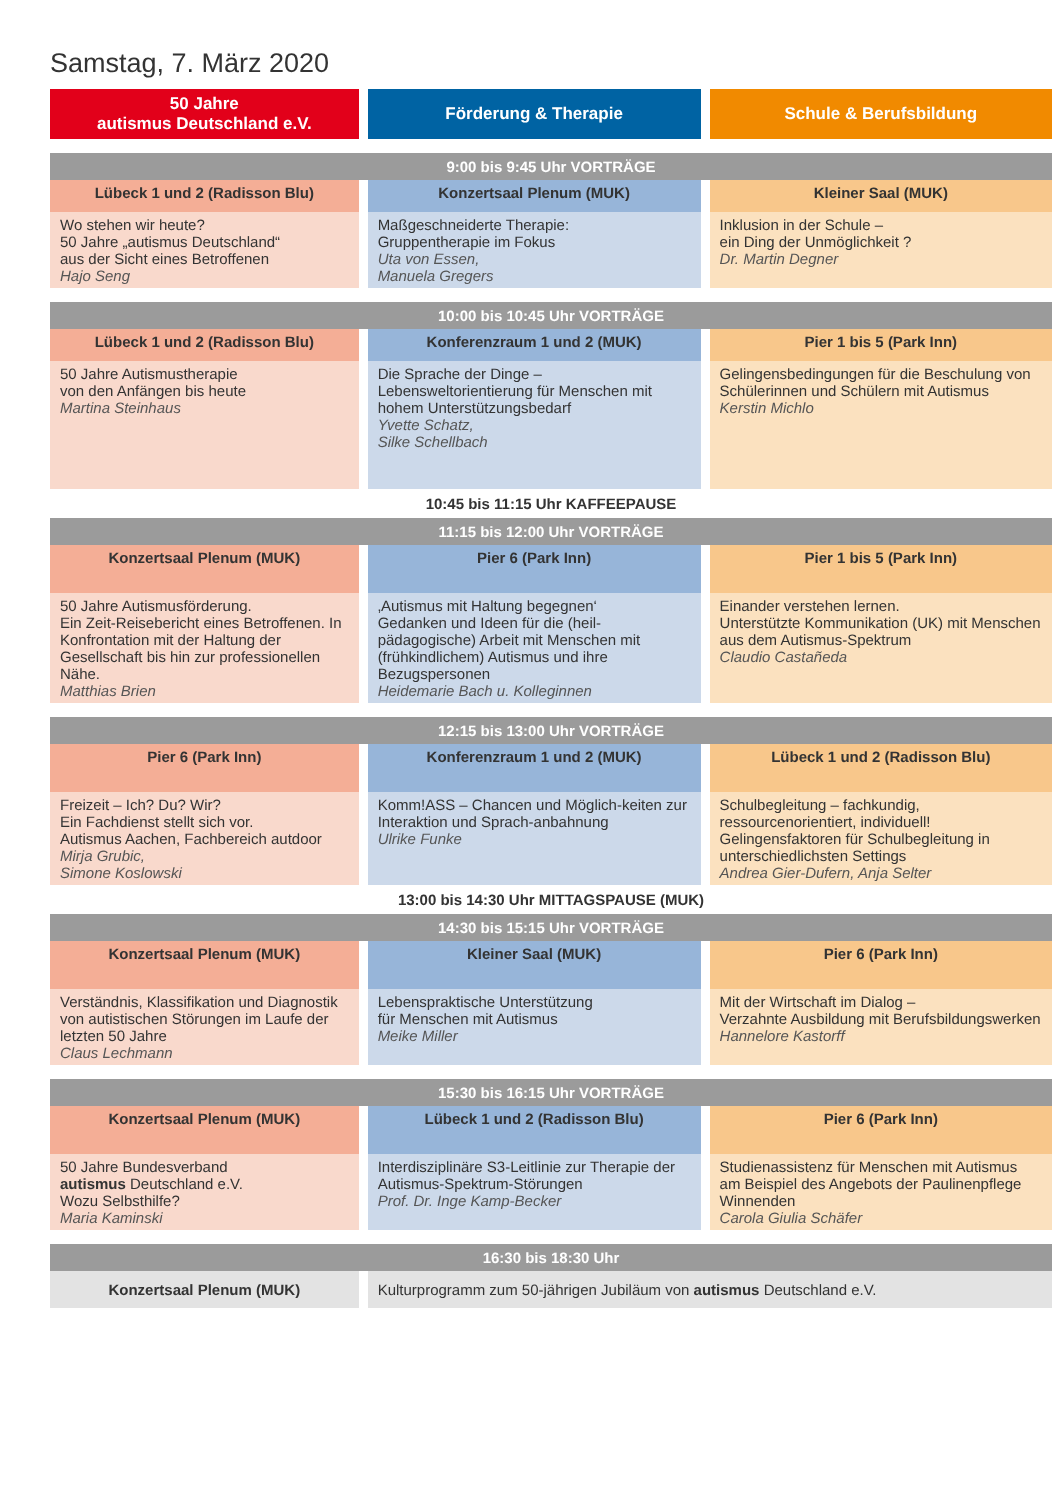Samstag, 7. März 2020
| 50 Jahre autismus Deutschland e.V. | Förderung & Therapie | Schule & Berufsbildung |
| --- | --- | --- |
| 9:00 bis 9:45 Uhr VORTRÄGE | | |
| Lübeck 1 und 2 (Radisson Blu) | Konzertsaal Plenum (MUK) | Kleiner Saal (MUK) |
| Wo stehen wir heute? 50 Jahre „autismus Deutschland“ aus der Sicht eines Betroffenen Hajo Seng | Maßgeschneiderte Therapie: Gruppentherapie im Fokus Uta von Essen, Manuela Gregers | Inklusion in der Schule – ein Ding der Unmöglichkeit ? Dr. Martin Degner |
| 10:00 bis 10:45 Uhr VORTRÄGE | | |
| Lübeck 1 und 2 (Radisson Blu) | Konferenzraum 1 und 2 (MUK) | Pier 1 bis 5 (Park Inn) |
| 50 Jahre Autismustherapie von den Anfängen bis heute Martina Steinhaus | Die Sprache der Dinge – Lebensweltorientierung für Menschen mit hohem Unterstützungsbedarf Yvette Schatz, Silke Schellbach | Gelingensbedingungen für die Beschulung von Schülerinnen und Schülern mit Autismus Kerstin Michlo |
| 10:45 bis 11:15 Uhr KAFFEEPAUSE | | |
| 11:15 bis 12:00 Uhr VORTRÄGE | | |
| Konzertsaal Plenum (MUK) | Pier 6 (Park Inn) | Pier 1 bis 5 (Park Inn) |
| 50 Jahre Autismusförderung. Ein Zeit-Reisebericht eines Betroffenen. In Konfrontation mit der Haltung der Gesellschaft bis hin zur professionellen Nähe. Matthias Brien | ‚Autismus mit Haltung begegnen‘ Gedanken und Ideen für die (heil-pädagogische) Arbeit mit Menschen mit (frühkindlichem) Autismus und ihre Bezugspersonen Heidemarie Bach u. Kolleginnen | Einander verstehen lernen. Unterstützte Kommunikation (UK) mit Menschen aus dem Autismus-Spektrum Claudio Castañeda |
| 12:15 bis 13:00 Uhr VORTRÄGE | | |
| Pier 6 (Park Inn) | Konferenzraum 1 und 2 (MUK) | Lübeck 1 und 2 (Radisson Blu) |
| Freizeit – Ich? Du? Wir? Ein Fachdienst stellt sich vor. Autismus Aachen, Fachbereich autdoor Mirja Grubic, Simone Koslowski | Komm!ASS – Chancen und Möglich-keiten zur Interaktion und Sprach-anbahnung Ulrike Funke | Schulbegleitung – fachkundig, ressourcenorientiert, individuell! Gelingensfaktoren für Schulbegleitung in unterschiedlichsten Settings Andrea Gier-Dufern, Anja Selter |
| 13:00 bis 14:30 Uhr MITTAGSPAUSE (MUK) | | |
| 14:30 bis 15:15 Uhr VORTRÄGE | | |
| Konzertsaal Plenum (MUK) | Kleiner Saal (MUK) | Pier 6 (Park Inn) |
| Verständnis, Klassifikation und Diagnostik von autistischen Störungen im Laufe der letzten 50 Jahre Claus Lechmann | Lebenspraktische Unterstützung für Menschen mit Autismus Meike Miller | Mit der Wirtschaft im Dialog – Verzahnte Ausbildung mit Berufsbildungswerken Hannelore Kastorff |
| 15:30 bis 16:15 Uhr VORTRÄGE | | |
| Konzertsaal Plenum (MUK) | Lübeck 1 und 2 (Radisson Blu) | Pier 6 (Park Inn) |
| 50 Jahre Bundesverband autismus Deutschland e.V. Wozu Selbsthilfe? Maria Kaminski | Interdisziplinäre S3-Leitlinie zur Therapie der Autismus-Spektrum-Störungen Prof. Dr. Inge Kamp-Becker | Studienassistenz für Menschen mit Autismus am Beispiel des Angebots der Paulinenpflege Winnenden Carola Giulia Schäfer |
| 16:30 bis 18:30 Uhr | | |
| Konzertsaal Plenum (MUK) | Kulturprogramm zum 50-jährigen Jubiläum von autismus Deutschland e.V. | |